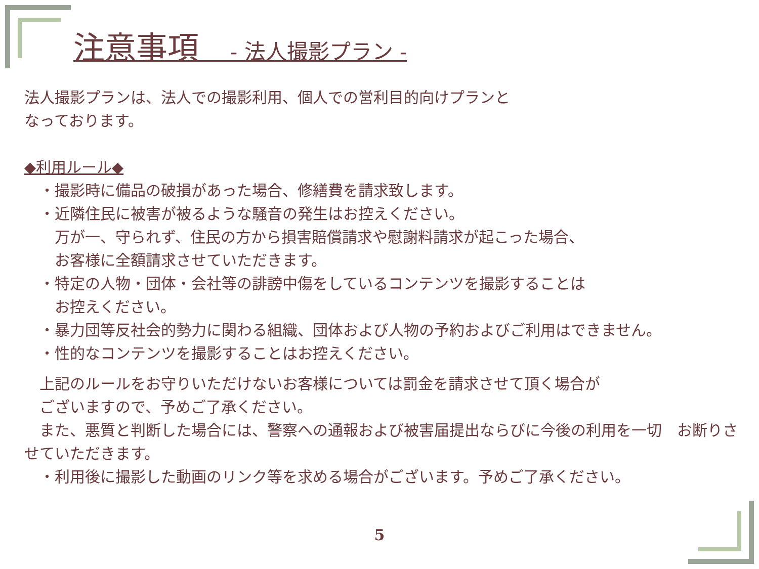注意事項　- 法人撮影プラン -
法人撮影プランは、法人での撮影利用、個人での営利目的向けプランと
なっております。
◆利用ルール◆
　・撮影時に備品の破損があった場合、修繕費を請求致します。
　・近隣住民に被害が被るような騒音の発生はお控えください。
　　万が一、守られず、住民の方から損害賠償請求や慰謝料請求が起こった場合、
　　お客様に全額請求させていただきます。
　・特定の人物・団体・会社等の誹謗中傷をしているコンテンツを撮影することは
　　お控えください。
　・暴力団等反社会的勢力に関わる組織、団体および人物の予約およびご利用はできません。
　・性的なコンテンツを撮影することはお控えください。
　上記のルールをお守りいただけないお客様については罰金を請求させて頂く場合が
　ございますので、予めご了承ください。
　また、悪質と判断した場合には、警察への通報および被害届提出ならびに今後の利用を一切　お断りさせていただきます。
　・利用後に撮影した動画のリンク等を求める場合がございます。予めご了承ください。
5